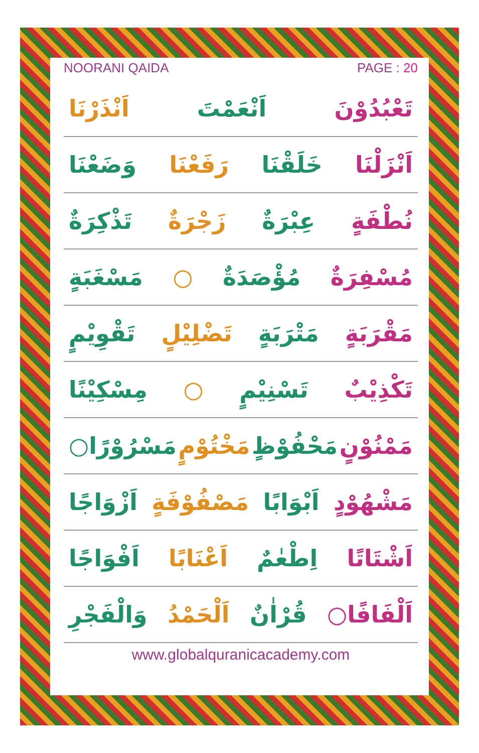NOORANI QAIDA PAGE : 20
تَعْبُدُوْنَ اَنْعَمْتَ اَنْذَرْنَا
اَنْزَلْنَا خَلَقْنَا رَفَعْنَا وَضَعْنَا
نُطْفَةٍ عِبْرَةٌ زَجْرَةٌ تَذْكِرَةٌ
مُسْفِرَةٌ مُؤْصَدَةٌ ○ مَسْغَبَةٍ
مَقْرَبَةٍ مَتْرَبَةٍ تَضْلِيْلٍ تَقْوِيْمٍ
تَكْذِيْبٌ تَسْنِيْمٍ ○ مِسْكِيْنًا
مَمْنُوْنٍ مَحْفُوْظٍ مَخْتُوْمٍ مَسْرُوْرًا○
مَشْهُوْدٍ اَبْوَابًا مَصْفُوْفَةٍ اَزْوَاجًا
اَشْتَاتًا اِطْعٰمٌ اَعْنَابًا اَفْوَاجًا
اَلْفَافًا○ قُرْاٰنٌ اَلْحَمْدُ وَالْفَجْرِ
www.globalquranicacademy.com